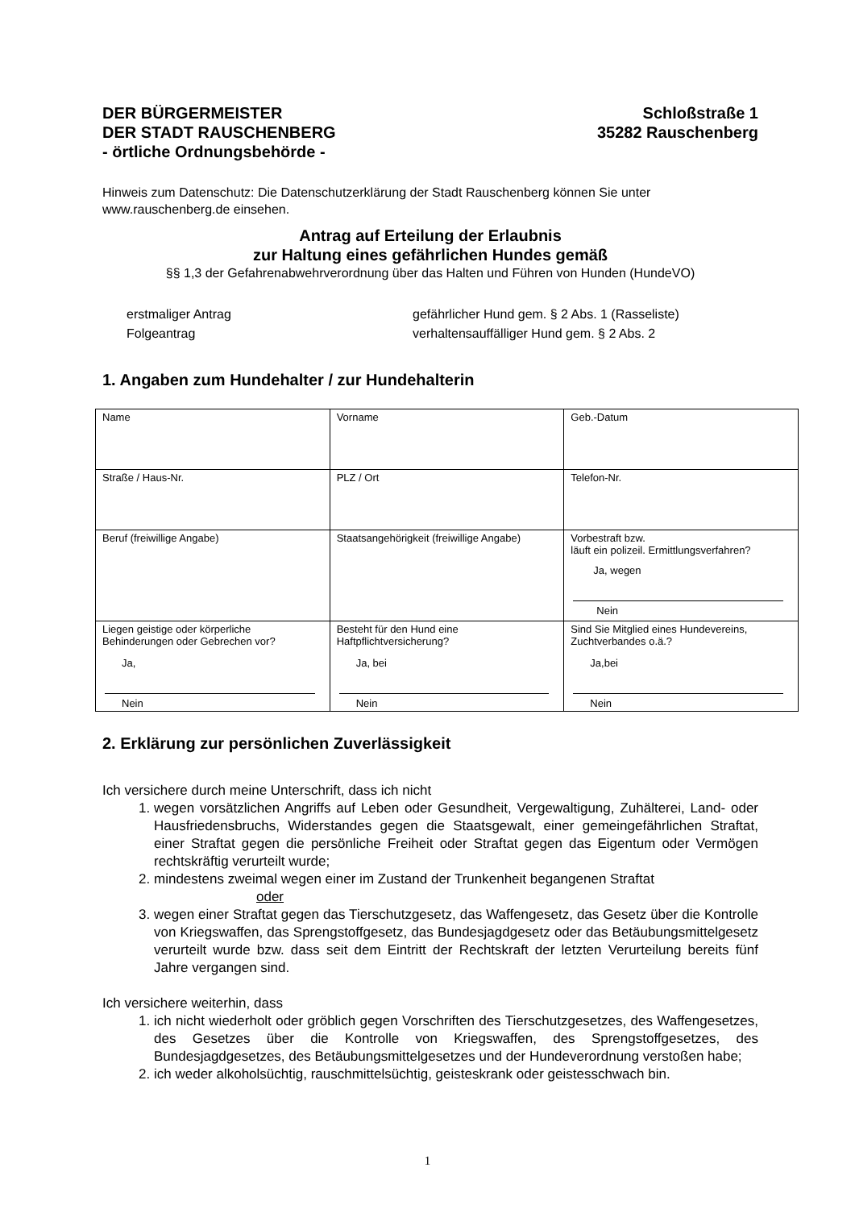DER BÜRGERMEISTER
DER STADT RAUSCHENBERG
- örtliche Ordnungsbehörde -
Schloßstraße 1
35282 Rauschenberg
Hinweis zum Datenschutz: Die Datenschutzerklärung der Stadt Rauschenberg können Sie unter www.rauschenberg.de einsehen.
Antrag auf Erteilung der Erlaubnis
zur Haltung eines gefährlichen Hundes gemäß
§§ 1,3 der Gefahrenabwehrverordnung über das Halten und Führen von Hunden (HundeVO)
erstmaliger Antrag gefährlicher Hund gem. § 2 Abs. 1 (Rasseliste) Folgeantrag verhaltensauffälliger Hund gem. § 2 Abs. 2
1. Angaben zum Hundehalter / zur Hundehalterin
| Name | Vorname | Geb.-Datum |
| Straße / Haus-Nr. | PLZ / Ort | Telefon-Nr. |
| Beruf (freiwillige Angabe) | Staatsangehörigkeit (freiwillige Angabe) | Vorbestraft bzw. läuft ein polizeil. Ermittlungsverfahren? Ja, wegen Nein |
| Liegen geistige oder körperliche Behinderungen oder Gebrechen vor? Ja, Nein | Besteht für den Hund eine Haftpflichtversicherung? Ja, bei Nein | Sind Sie Mitglied eines Hundevereins, Zuchtverbandes o.ä.? Ja,bei Nein |
2. Erklärung zur persönlichen Zuverlässigkeit
Ich versichere durch meine Unterschrift, dass ich nicht
1. wegen vorsätzlichen Angriffs auf Leben oder Gesundheit, Vergewaltigung, Zuhälterei, Land- oder Hausfriedensbruchs, Widerstandes gegen die Staatsgewalt, einer gemeingefährlichen Straftat, einer Straftat gegen die persönliche Freiheit oder Straftat gegen das Eigentum oder Vermögen rechtskräftig verurteilt wurde;
2. mindestens zweimal wegen einer im Zustand der Trunkenheit begangenen Straftat
oder
3. wegen einer Straftat gegen das Tierschutzgesetz, das Waffengesetz, das Gesetz über die Kontrolle von Kriegswaffen, das Sprengstoffgesetz, das Bundesjagdgesetz oder das Betäubungsmittelgesetz verurteilt wurde bzw. dass seit dem Eintritt der Rechtskraft der letzten Verurteilung bereits fünf Jahre vergangen sind.
Ich versichere weiterhin, dass
1. ich nicht wiederholt oder gröblich gegen Vorschriften des Tierschutzgesetzes, des Waffengesetzes, des Gesetzes über die Kontrolle von Kriegswaffen, des Sprengstoffgesetzes, des Bundesjagdgesetzes, des Betäubungsmittelgesetzes und der Hundeverordnung verstoßen habe;
2. ich weder alkoholsüchtig, rauschmittelsüchtig, geisteskrank oder geistesschwach bin.
1